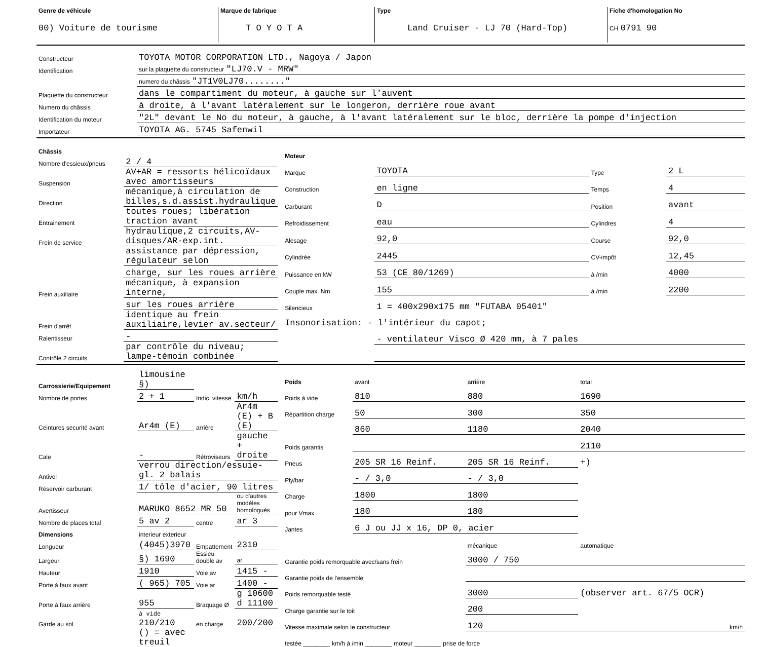| Genre de véhicule 00) Voiture de tourisme | Marque de fabrique T O Y O T A | Type Land Cruiser - LJ 70 (Hard-Top) | Fiche d'homologation No CH 0791 90 |
| Constructeur | TOYOTA MOTOR CORPORATION LTD., Nagoya / Japon |
| Identification | sur la plaquette du constructeur "LJ70.V - MRW" |
| | numero du châssis "JT1V0LJ70........" |
| Plaquette du constructeur | dans le compartiment du moteur, à gauche sur l'auvent |
| Numero du châssis | à droite, à l'avant latéralement sur le longeron, derrière roue avant |
| Identification du moteur | "2L" devant le No du moteur, à gauche, à l'avant latéralement sur le bloc, derrière la pompe d'injection |
| Importateur | TOYOTA AG. 5745 Safenwil |
| Châssis | |
| Nombre d'essieux/pneus | 2 / 4 |
| Suspension | AV+AR = ressorts hélicoïdaux avec amortisseurs |
| Direction | mécanique,à circulation de billes,s.d.assist.hydraulique |
| Entrainement | toutes roues; libération traction avant |
| Frein de service | hydraulique,2 circuits,AV-disques/AR-exp.int. |
| | assistance par dépression, régulateur selon |
| | charge, sur les roues arrière |
| Frein auxiliaire | mécanique, à expansion interne, |
| | sur les roues arrière |
| Frein d'arrêt | identique au frein auxiliaire,levier av.secteur/ |
| Ralentisseur | - |
| Contrôle 2 circuits | par contrôle du niveau; lampe-témoin combinée |
| Moteur | | | |
| Marque | TOYOTA | Type | 2 L |
| Construction | en ligne | Temps | 4 |
| Carburant | D | Position | avant |
| Refroidissement | eau | Cylindres | 4 |
| Alesage | 92,0 | Course | 92,0 |
| Cylindrée | 2445 | CV-impôt | 12,45 |
| Puissance en kW | 53 (CE 80/1269) | à /min | 4000 |
| Couple max. Nm | 155 | à /min | 2200 |
| Silencieux | 1 = 400x290x175 mm "FUTABA 05401" | | |
| Insonorisation: - l'intérieur du capot; | | | |
| | - ventilateur Visco Ø 420 mm, à 7 pales | | |
| Carrossierie/Equipement | limousine §) | | |
| Nombre de portes | 2 + 1 | Indic. vitesse | km/h |
| Ceintures securité avant | Ar4m (E) | arrière | Ar4m (E) + B (E) |
| Cale | - | Rétroviseurs | gauche + droite |
| Antivol | verrou direction/essuie-gl. 2 balais | | |
| Réservoir carburant | 1/ tôle d'acier, 90 litres | | |
| Avertisseur | MARUKO 8652 MR 50 | | ou d'autres modèles homologués |
| Nombre de places total | 5 av 2 | centre | ar 3 |
| Dimensions | interieur exterieur | | |
| Longueur | (4045)3970 | Empattement | 2310 |
| Largeur | §) 1690 | Essieu double av | ar |
| Hauteur | 1910 | Voie av | 1415 - |
| Porte à faux avant | ( 965) 705 | Voie ar | 1400 - |
| Porte à faux arrière | 955 | Braquage Ø | g 10600 d 11100 |
| Garde au sol | à vide 210/210 | en charge | 200/200 |
| | () = avec treuil | | |
| Poids | avant | arrière | total |
| Poids à vide | 810 | 880 | 1690 |
| Répartition charge | 50 | 300 | 350 |
| | 860 | 1180 | 2040 |
| Poids garantis | | | 2110 |
| Pneus | 205 SR 16 Reinf. | 205 SR 16 Reinf. | +) |
| Ply/bar | - / 3,0 | - / 3,0 | |
| Charge | 1800 | 1800 | |
| pour Vmax | 180 | 180 | |
| Jantes | 6 J ou JJ x 16, DP 0, acier | | |
| | | mécanique | automatique |
| Garantie poids remorquable avec/sans frein | | 3000 / 750 | |
| Garantie poids de l'ensemble | | | |
| Poids remorquable testé | | 3000 | (observer art. 67/5 OCR) |
| Charge garantie sur le toit | | 200 | |
| Vitesse maximale selon le constructeur | | 120 | km/h |
| testée ________ km/h à /min ________ moteur ________ prise de force | | | |